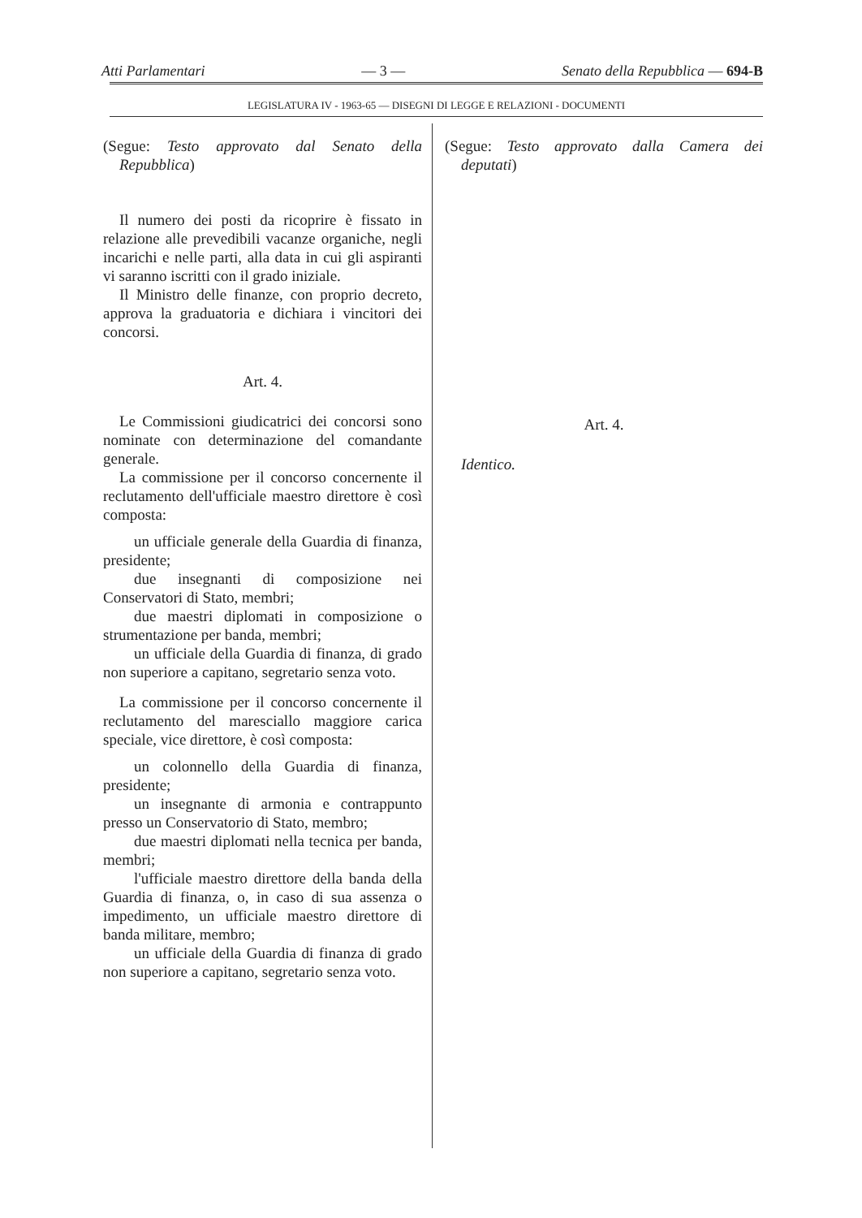Atti Parlamentari — 3 — Senato della Repubblica — 694-B
LEGISLATURA IV - 1963-65 — DISEGNI DI LEGGE E RELAZIONI - DOCUMENTI
(Segue: Testo approvato dal Senato della Repubblica)
Il numero dei posti da ricoprire è fissato in relazione alle prevedibili vacanze organiche, negli incarichi e nelle parti, alla data in cui gli aspiranti vi saranno iscritti con il grado iniziale.
Il Ministro delle finanze, con proprio decreto, approva la graduatoria e dichiara i vincitori dei concorsi.
Art. 4.
Le Commissioni giudicatrici dei concorsi sono nominate con determinazione del comandante generale.
La commissione per il concorso concernente il reclutamento dell'ufficiale maestro direttore è così composta:
un ufficiale generale della Guardia di finanza, presidente;
due insegnanti di composizione nei Conservatori di Stato, membri;
due maestri diplomati in composizione o strumentazione per banda, membri;
un ufficiale della Guardia di finanza, di grado non superiore a capitano, segretario senza voto.
La commissione per il concorso concernente il reclutamento del maresciallo maggiore carica speciale, vice direttore, è così composta:
un colonnello della Guardia di finanza, presidente;
un insegnante di armonia e contrappunto presso un Conservatorio di Stato, membro;
due maestri diplomati nella tecnica per banda, membri;
l'ufficiale maestro direttore della banda della Guardia di finanza, o, in caso di sua assenza o impedimento, un ufficiale maestro direttore di banda militare, membro;
un ufficiale della Guardia di finanza di grado non superiore a capitano, segretario senza voto.
(Segue: Testo approvato dalla Camera dei deputati)
Art. 4.
Identico.